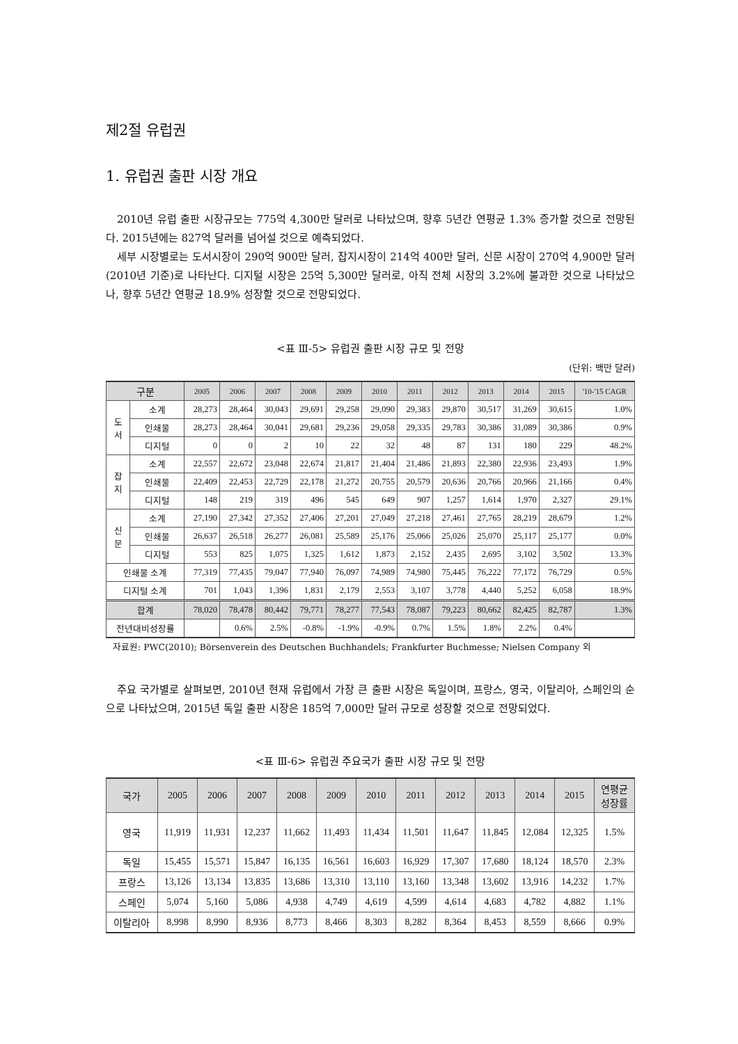제2절 유럽권
1. 유럽권 출판 시장 개요
2010년 유럽 출판 시장규모는 775억 4,300만 달러로 나타났으며, 향후 5년간 연평균 1.3% 증가할 것으로 전망된다. 2015년에는 827억 달러를 넘어설 것으로 예측되었다.
세부 시장별로는 도서시장이 290억 900만 달러, 잡지시장이 214억 400만 달러, 신문 시장이 270억 4,900만 달러(2010년 기준)로 나타난다. 디지털 시장은 25억 5,300만 달러로, 아직 전체 시장의 3.2%에 불과한 것으로 나타났으나, 향후 5년간 연평균 18.9% 성장할 것으로 전망되었다.
<표 Ⅲ-5> 유럽권 출판 시장 규모 및 전망
(단위: 백만 달러)
| 구분 | | 2005 | 2006 | 2007 | 2008 | 2009 | 2010 | 2011 | 2012 | 2013 | 2014 | 2015 | '10-'15 CAGR |
| --- | --- | --- | --- | --- | --- | --- | --- | --- | --- | --- | --- | --- | --- |
| 도 서 | 소계 | 28,273 | 28,464 | 30,043 | 29,691 | 29,258 | 29,090 | 29,383 | 29,870 | 30,517 | 31,269 | 30,615 | 1.0% |
| | 인쇄물 | 28,273 | 28,464 | 30,041 | 29,681 | 29,236 | 29,058 | 29,335 | 29,783 | 30,386 | 31,089 | 30,386 | 0.9% |
| | 디지털 | 0 | 0 | 2 | 10 | 22 | 32 | 48 | 87 | 131 | 180 | 229 | 48.2% |
| 잡 지 | 소계 | 22,557 | 22,672 | 23,048 | 22,674 | 21,817 | 21,404 | 21,486 | 21,893 | 22,380 | 22,936 | 23,493 | 1.9% |
| | 인쇄물 | 22,409 | 22,453 | 22,729 | 22,178 | 21,272 | 20,755 | 20,579 | 20,636 | 20,766 | 20,966 | 21,166 | 0.4% |
| | 디지털 | 148 | 219 | 319 | 496 | 545 | 649 | 907 | 1,257 | 1,614 | 1,970 | 2,327 | 29.1% |
| 신 문 | 소계 | 27,190 | 27,342 | 27,352 | 27,406 | 27,201 | 27,049 | 27,218 | 27,461 | 27,765 | 28,219 | 28,679 | 1.2% |
| | 인쇄물 | 26,637 | 26,518 | 26,277 | 26,081 | 25,589 | 25,176 | 25,066 | 25,026 | 25,070 | 25,117 | 25,177 | 0.0% |
| | 디지털 | 553 | 825 | 1,075 | 1,325 | 1,612 | 1,873 | 2,152 | 2,435 | 2,695 | 3,102 | 3,502 | 13.3% |
| 인쇄물 소계 | | 77,319 | 77,435 | 79,047 | 77,940 | 76,097 | 74,989 | 74,980 | 75,445 | 76,222 | 77,172 | 76,729 | 0.5% |
| 디지털 소계 | | 701 | 1,043 | 1,396 | 1,831 | 2,179 | 2,553 | 3,107 | 3,778 | 4,440 | 5,252 | 6,058 | 18.9% |
| 합계 | | 78,020 | 78,478 | 80,442 | 79,771 | 78,277 | 77,543 | 78,087 | 79,223 | 80,662 | 82,425 | 82,787 | 1.3% |
| 전년대비성장률 | | | 0.6% | 2.5% | -0.8% | -1.9% | -0.9% | 0.7% | 1.5% | 1.8% | 2.2% | 0.4% | |
자료원: PWC(2010); Börsenverein des Deutschen Buchhandels; Frankfurter Buchmesse; Nielsen Company 외
주요 국가별로 살펴보면, 2010년 현재 유럽에서 가장 큰 출판 시장은 독일이며, 프랑스, 영국, 이탈리아, 스페인의 순으로 나타났으며, 2015년 독일 출판 시장은 185억 7,000만 달러 규모로 성장할 것으로 전망되었다.
<표 Ⅲ-6> 유럽권 주요국가 출판 시장 규모 및 전망
| 국가 | 2005 | 2006 | 2007 | 2008 | 2009 | 2010 | 2011 | 2012 | 2013 | 2014 | 2015 | 연평균 성장률 |
| --- | --- | --- | --- | --- | --- | --- | --- | --- | --- | --- | --- | --- |
| 영국 | 11,919 | 11,931 | 12,237 | 11,662 | 11,493 | 11,434 | 11,501 | 11,647 | 11,845 | 12,084 | 12,325 | 1.5% |
| 독일 | 15,455 | 15,571 | 15,847 | 16,135 | 16,561 | 16,603 | 16,929 | 17,307 | 17,680 | 18,124 | 18,570 | 2.3% |
| 프랑스 | 13,126 | 13,134 | 13,835 | 13,686 | 13,310 | 13,110 | 13,160 | 13,348 | 13,602 | 13,916 | 14,232 | 1.7% |
| 스페인 | 5,074 | 5,160 | 5,086 | 4,938 | 4,749 | 4,619 | 4,599 | 4,614 | 4,683 | 4,782 | 4,882 | 1.1% |
| 이탈리아 | 8,998 | 8,990 | 8,936 | 8,773 | 8,466 | 8,303 | 8,282 | 8,364 | 8,453 | 8,559 | 8,666 | 0.9% |